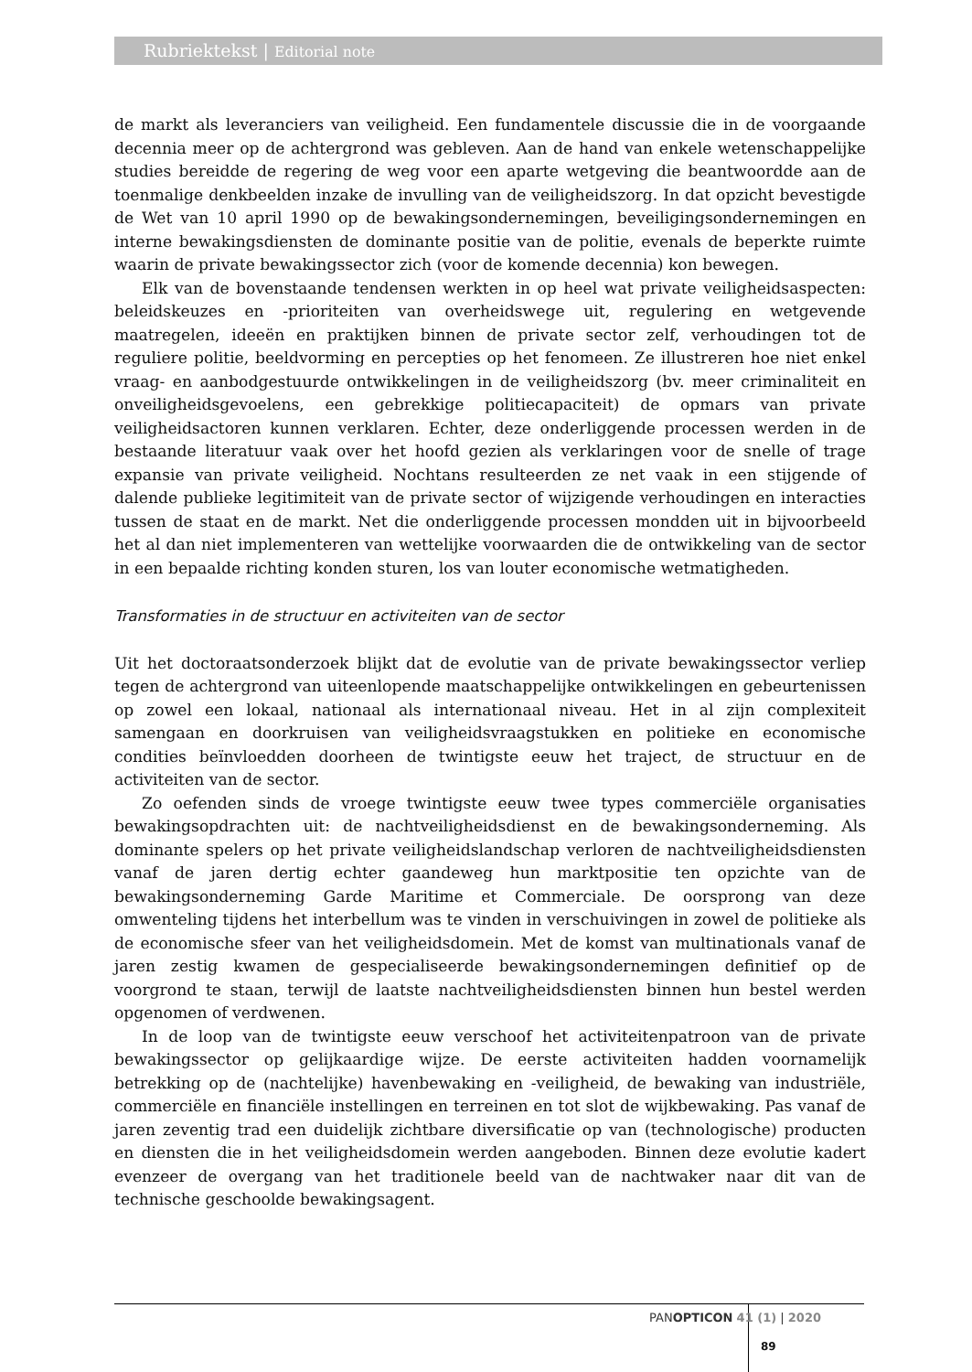Rubriektekst | Editorial note
de markt als leveranciers van veiligheid. Een fundamentele discussie die in de voorgaande decennia meer op de achtergrond was gebleven. Aan de hand van enkele wetenschappelijke studies bereidde de regering de weg voor een aparte wetgeving die beantwoordde aan de toenmalige denkbeelden inzake de invulling van de veiligheidszorg. In dat opzicht bevestigde de Wet van 10 april 1990 op de bewakingsondernemingen, beveiligingsondernemingen en interne bewakingsdiensten de dominante positie van de politie, evenals de beperkte ruimte waarin de private bewakingssector zich (voor de komende decennia) kon bewegen.
Elk van de bovenstaande tendensen werkten in op heel wat private veiligheidsaspecten: beleidskeuzes en -prioriteiten van overheidswege uit, regulering en wetgevende maatregelen, ideeën en praktijken binnen de private sector zelf, verhoudingen tot de reguliere politie, beeldvorming en percepties op het fenomeen. Ze illustreren hoe niet enkel vraag- en aanbodgestuurde ontwikkelingen in de veiligheidszorg (bv. meer criminaliteit en onveiligheidsgevoelens, een gebrekkige politiecapaciteit) de opmars van private veiligheidsactoren kunnen verklaren. Echter, deze onderliggende processen werden in de bestaande literatuur vaak over het hoofd gezien als verklaringen voor de snelle of trage expansie van private veiligheid. Nochtans resulteerden ze net vaak in een stijgende of dalende publieke legitimiteit van de private sector of wijzigende verhoudingen en interacties tussen de staat en de markt. Net die onderliggende processen mondden uit in bijvoorbeeld het al dan niet implementeren van wettelijke voorwaarden die de ontwikkeling van de sector in een bepaalde richting konden sturen, los van louter economische wetmatigheden.
Transformaties in de structuur en activiteiten van de sector
Uit het doctoraatsonderzoek blijkt dat de evolutie van de private bewakingssector verliep tegen de achtergrond van uiteenlopende maatschappelijke ontwikkelingen en gebeurtenissen op zowel een lokaal, nationaal als internationaal niveau. Het in al zijn complexiteit samengaan en doorkruisen van veiligheidsvraagstukken en politieke en economische condities beïnvloedden doorheen de twintigste eeuw het traject, de structuur en de activiteiten van de sector.
Zo oefenden sinds de vroege twintigste eeuw twee types commerciële organisaties bewakingsopdrachten uit: de nachtveiligheidsdienst en de bewakingsonderneming. Als dominante spelers op het private veiligheidslandschap verloren de nachtveiligheidsdiensten vanaf de jaren dertig echter gaandeweg hun marktpositie ten opzichte van de bewakingsonderneming Garde Maritime et Commerciale. De oorsprong van deze omwenteling tijdens het interbellum was te vinden in verschuivingen in zowel de politieke als de economische sfeer van het veiligheidsdomein. Met de komst van multinationals vanaf de jaren zestig kwamen de gespecialiseerde bewakingsondernemingen definitief op de voorgrond te staan, terwijl de laatste nachtveiligheidsdiensten binnen hun bestel werden opgenomen of verdwenen.
In de loop van de twintigste eeuw verschoof het activiteitenpatroon van de private bewakingssector op gelijkaardige wijze. De eerste activiteiten hadden voornamelijk betrekking op de (nachtelijke) havenbewaking en -veiligheid, de bewaking van industriële, commerciële en financiële instellingen en terreinen en tot slot de wijkbewaking. Pas vanaf de jaren zeventig trad een duidelijk zichtbare diversificatie op van (technologische) producten en diensten die in het veiligheidsdomein werden aangeboden. Binnen deze evolutie kadert evenzeer de overgang van het traditionele beeld van de nachtwaker naar dit van de technische geschoolde bewakingsagent.
PANOPTICON 41 (1) | 2020
89